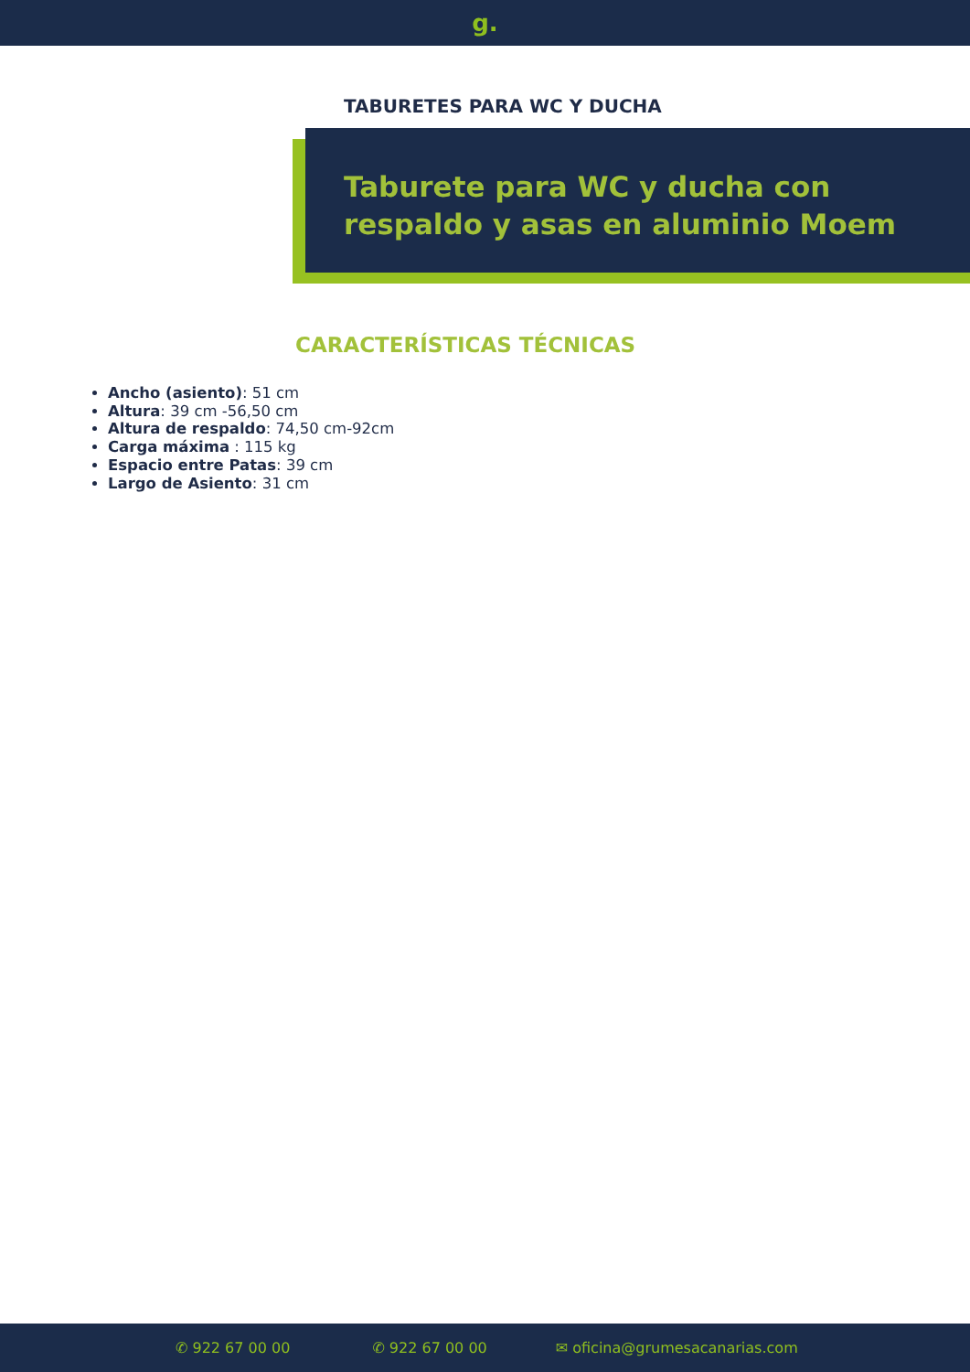g.
TABURETES PARA WC Y DUCHA
Taburete para WC y ducha con respaldo y asas en aluminio Moem
CARACTERÍSTICAS TÉCNICAS
Ancho (asiento): 51 cm
Altura: 39 cm -56,50 cm
Altura de respaldo: 74,50 cm-92cm
Carga máxima : 115 kg
Espacio entre Patas: 39 cm
Largo de Asiento: 31 cm
✆ 922 67 00 00 ✆ 922 67 00 00 ✉ oficina@grumesacanarias.com